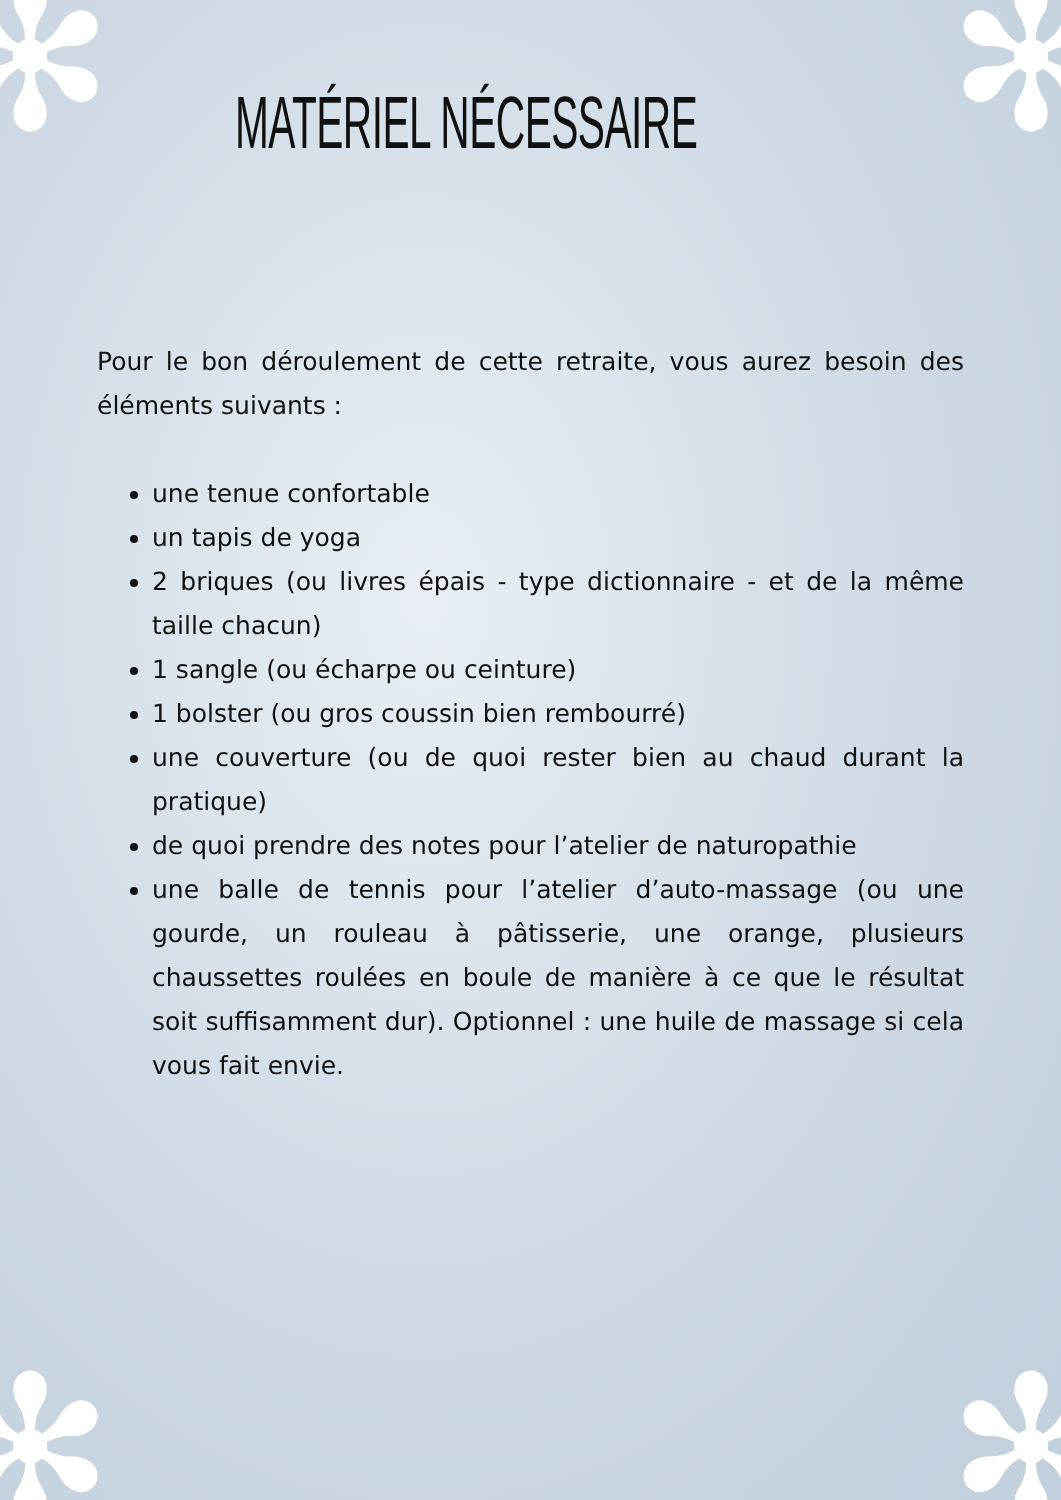✻ ✻
✻ ✻
MATÉRIEL NÉCESSAIRE
Pour le bon déroulement de cette retraite, vous aurez besoin des éléments suivants :
une tenue confortable
un tapis de yoga
2 briques (ou livres épais - type dictionnaire - et de la même taille chacun)
1 sangle (ou écharpe ou ceinture)
1 bolster (ou gros coussin bien rembourré)
une couverture (ou de quoi rester bien au chaud durant la pratique)
de quoi prendre des notes pour l’atelier de naturopathie
une balle de tennis pour l’atelier d’auto-massage (ou une gourde, un rouleau à pâtisserie, une orange, plusieurs chaussettes roulées en boule de manière à ce que le résultat soit suffisamment dur). Optionnel : une huile de massage si cela vous fait envie.